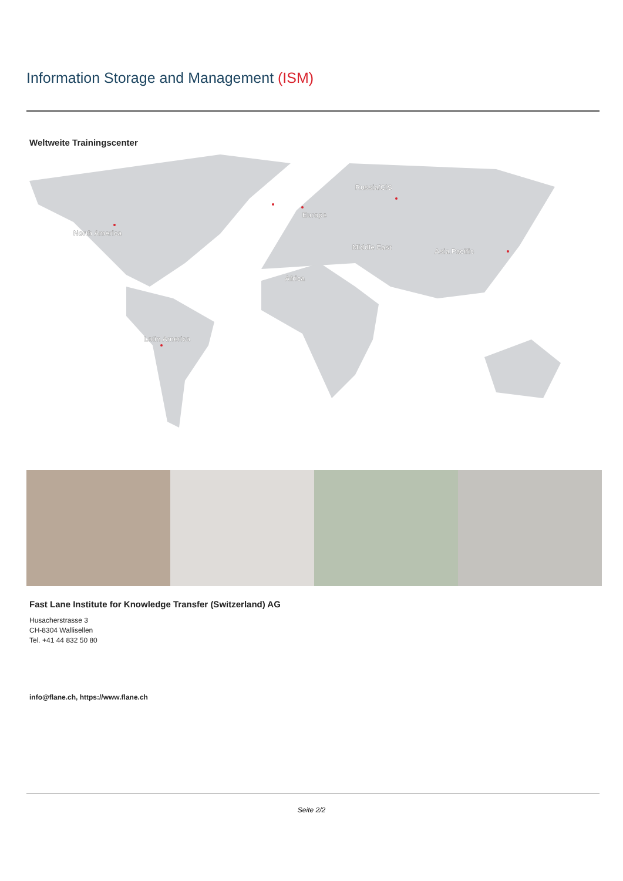Information Storage and Management (ISM)
Weltweite Trainingscenter
North America
Latin America
Europe
Russia/CIS
Middle East
Africa
Asia Pacific
Fast Lane Institute for Knowledge Transfer (Switzerland) AG
Husacherstrasse 3
CH-8304 Wallisellen
Tel. +41 44 832 50 80
info@flane.ch, https://www.flane.ch
Seite 2/2